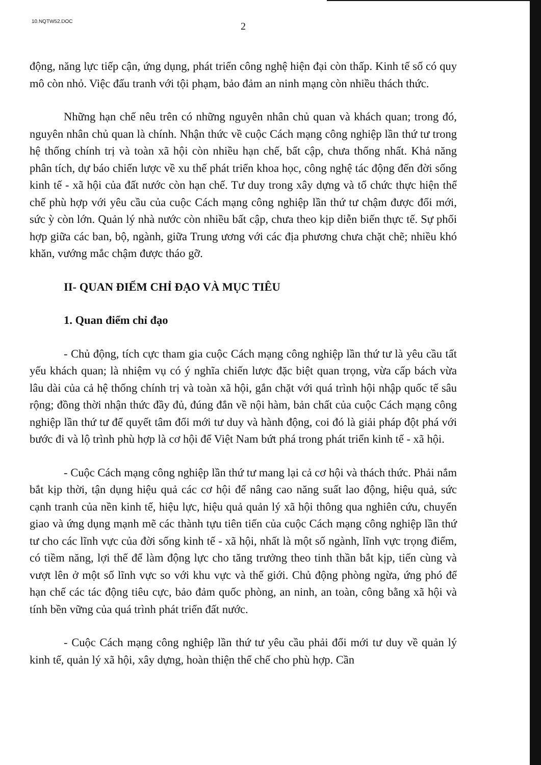10.NQTW52.DOC
2
động, năng lực tiếp cận, ứng dụng, phát triển công nghệ hiện đại còn thấp. Kinh tế số có quy mô còn nhỏ. Việc đấu tranh với tội phạm, bảo đảm an ninh mạng còn nhiều thách thức.
Những hạn chế nêu trên có những nguyên nhân chủ quan và khách quan; trong đó, nguyên nhân chủ quan là chính. Nhận thức về cuộc Cách mạng công nghiệp lần thứ tư trong hệ thống chính trị và toàn xã hội còn nhiều hạn chế, bất cập, chưa thống nhất. Khả năng phân tích, dự báo chiến lược về xu thế phát triển khoa học, công nghệ tác động đến đời sống kinh tế - xã hội của đất nước còn hạn chế. Tư duy trong xây dựng và tổ chức thực hiện thể chế phù hợp với yêu cầu của cuộc Cách mạng công nghiệp lần thứ tư chậm được đổi mới, sức ỳ còn lớn. Quản lý nhà nước còn nhiều bất cập, chưa theo kịp diễn biến thực tế. Sự phối hợp giữa các ban, bộ, ngành, giữa Trung ương với các địa phương chưa chặt chẽ; nhiều khó khăn, vướng mắc chậm được tháo gỡ.
II- QUAN ĐIỂM CHỈ ĐẠO VÀ MỤC TIÊU
1. Quan điểm chỉ đạo
- Chủ động, tích cực tham gia cuộc Cách mạng công nghiệp lần thứ tư là yêu cầu tất yếu khách quan; là nhiệm vụ có ý nghĩa chiến lược đặc biệt quan trọng, vừa cấp bách vừa lâu dài của cả hệ thống chính trị và toàn xã hội, gắn chặt với quá trình hội nhập quốc tế sâu rộng; đồng thời nhận thức đầy đủ, đúng đắn về nội hàm, bản chất của cuộc Cách mạng công nghiệp lần thứ tư để quyết tâm đổi mới tư duy và hành động, coi đó là giải pháp đột phá với bước đi và lộ trình phù hợp là cơ hội để Việt Nam bứt phá trong phát triển kinh tế - xã hội.
- Cuộc Cách mạng công nghiệp lần thứ tư mang lại cả cơ hội và thách thức. Phải nắm bắt kịp thời, tận dụng hiệu quả các cơ hội để nâng cao năng suất lao động, hiệu quả, sức cạnh tranh của nền kinh tế, hiệu lực, hiệu quả quản lý xã hội thông qua nghiên cứu, chuyển giao và ứng dụng mạnh mẽ các thành tựu tiên tiến của cuộc Cách mạng công nghiệp lần thứ tư cho các lĩnh vực của đời sống kinh tế - xã hội, nhất là một số ngành, lĩnh vực trọng điểm, có tiềm năng, lợi thế để làm động lực cho tăng trưởng theo tinh thần bắt kịp, tiến cùng và vượt lên ở một số lĩnh vực so với khu vực và thế giới. Chủ động phòng ngừa, ứng phó để hạn chế các tác động tiêu cực, bảo đảm quốc phòng, an ninh, an toàn, công bằng xã hội và tính bền vững của quá trình phát triển đất nước.
- Cuộc Cách mạng công nghiệp lần thứ tư yêu cầu phải đổi mới tư duy về quản lý kinh tế, quản lý xã hội, xây dựng, hoàn thiện thể chế cho phù hợp. Cần